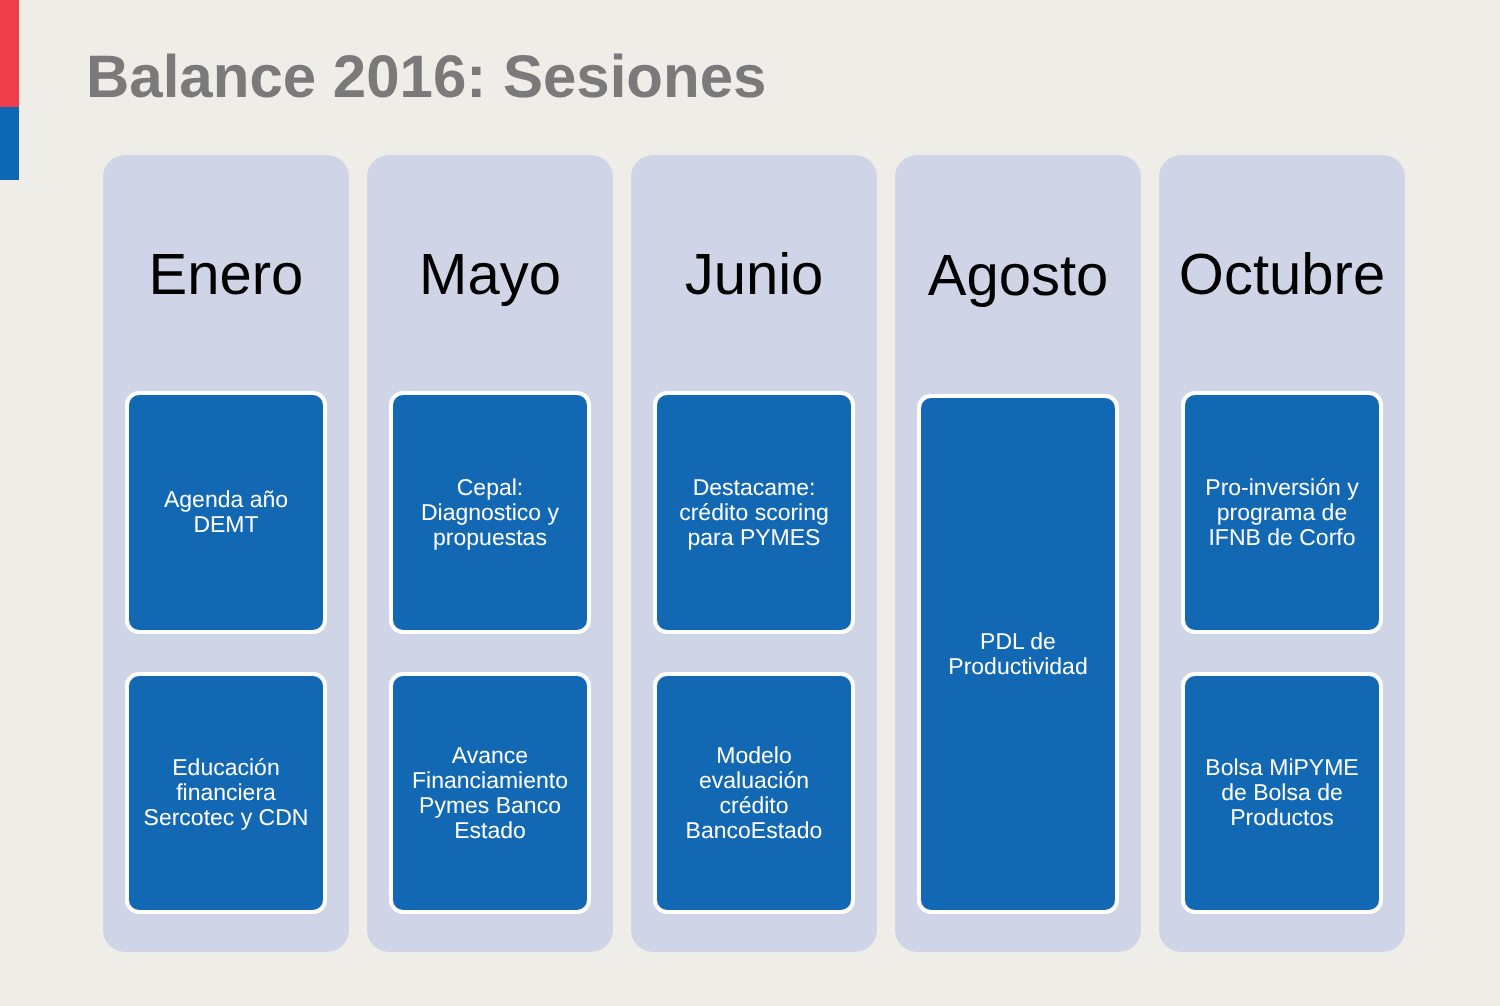Balance 2016: Sesiones
Enero
Agenda año
DEMT
Educación
financiera
Sercotec y CDN
Mayo
Cepal:
Diagnostico y
propuestas
Avance
Financiamiento
Pymes Banco
Estado
Junio
Destacame:
crédito scoring
para PYMES
Modelo
evaluación
crédito
BancoEstado
Agosto
PDL de
Productividad
Octubre
Pro-inversión y
programa de
IFNB de Corfo
Bolsa MiPYME
de Bolsa de
Productos